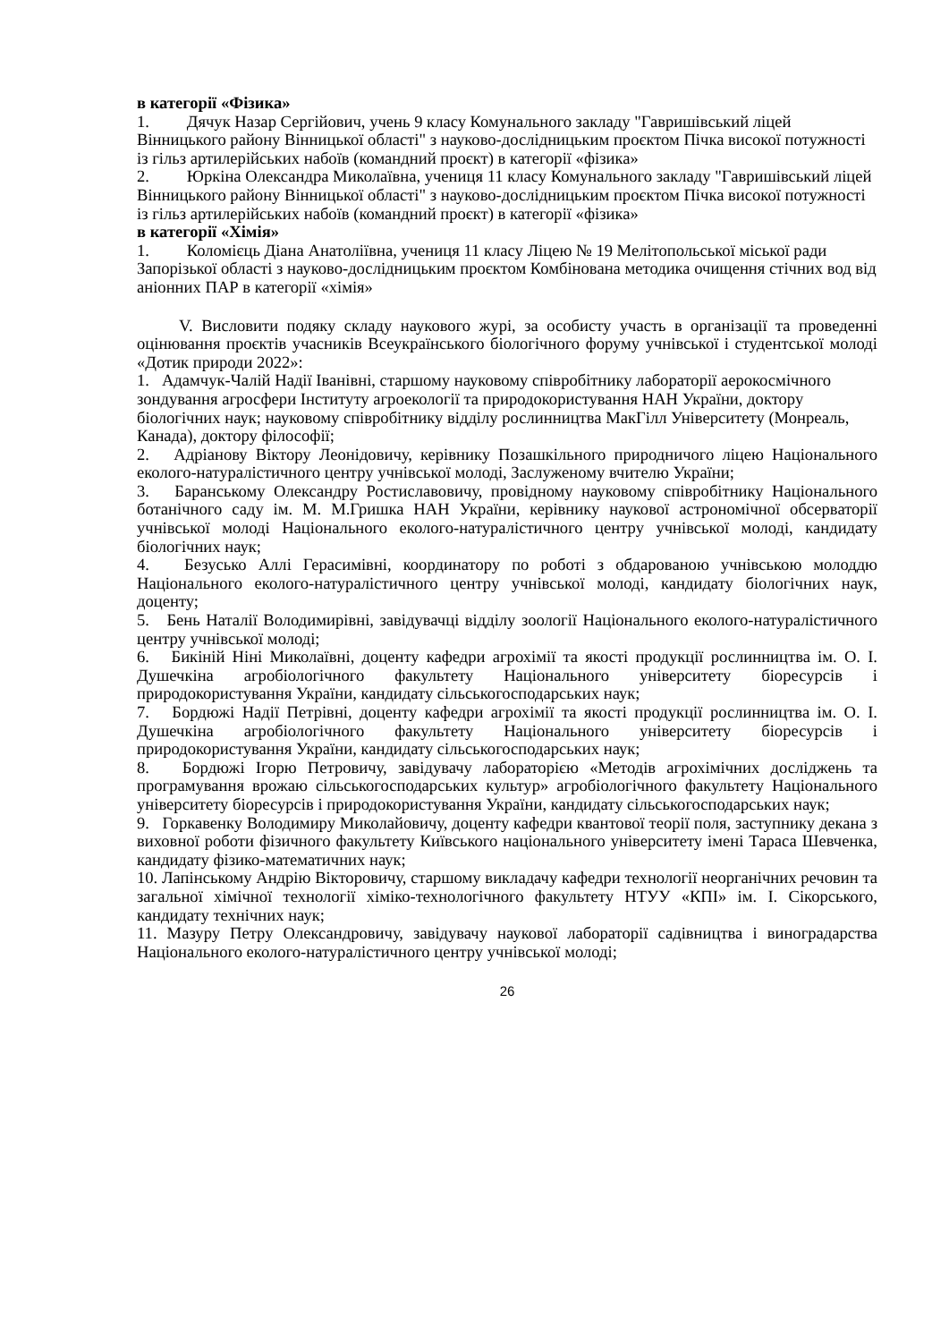в категорії «Фізика»
1. Дячук Назар Сергійович, учень 9 класу Комунального закладу "Гавришівський ліцей Вінницького району Вінницької області" з науково-дослідницьким проєктом Пічка високої потужності із гільз артилерійських набоїв (командний проєкт) в категорії «фізика»
2. Юркіна Олександра Миколаївна, учениця 11 класу Комунального закладу "Гавришівський ліцей Вінницького району Вінницької області" з науково-дослідницьким проєктом Пічка високої потужності із гільз артилерійських набоїв (командний проєкт) в категорії «фізика»
в категорії «Хімія»
1. Коломієць Діана Анатоліївна, учениця 11 класу Ліцею № 19 Мелітопольської міської ради Запорізької області з науково-дослідницьким проєктом Комбінована методика очищення стічних вод від аніонних ПАР в категорії «хімія»
V. Висловити подяку складу наукового журі, за особисту участь в організації та проведенні оцінювання проєктів учасників Всеукраїнського біологічного форуму учнівської і студентської молоді «Дотик природи 2022»:
1. Адамчук-Чалій Надії Іванівні, старшому науковому співробітнику лабораторії аерокосмічного зондування агросфери Інституту агроекології та природокористування НАН України, доктору біологічних наук; науковому співробітнику відділу рослинництва МакГілл Університету (Монреаль, Канада), доктору філософії;
2. Адріанову Віктору Леонідовичу, керівнику Позашкільного природничого ліцею Національного еколого-натуралістичного центру учнівської молоді, Заслуженому вчителю України;
3. Баранському Олександру Ростиславовичу, провідному науковому співробітнику Національного ботанічного саду ім. М. М.Гришка НАН України, керівнику наукової астрономічної обсерваторії учнівської молоді Національного еколого-натуралістичного центру учнівської молоді, кандидату біологічних наук;
4. Безусько Аллі Герасимівні, координатору по роботі з обдарованою учнівською молоддю Національного еколого-натуралістичного центру учнівської молоді, кандидату біологічних наук, доценту;
5. Бень Наталії Володимирівні, завідувачці відділу зоології Національного еколого-натуралістичного центру учнівської молоді;
6. Бикіній Ніні Миколаївні, доценту кафедри агрохімії та якості продукції рослинництва ім. О. І. Душечкіна агробіологічного факультету Національного університету біоресурсів і природокористування України, кандидату сільськогосподарських наук;
7. Бордюжі Надії Петрівні, доценту кафедри агрохімії та якості продукції рослинництва ім. О. І. Душечкіна агробіологічного факультету Національного університету біоресурсів і природокористування України, кандидату сільськогосподарських наук;
8. Бордюжі Ігорю Петровичу, завідувачу лабораторією «Методів агрохімічних досліджень та програмування врожаю сільськогосподарських культур» агробіологічного факультету Національного університету біоресурсів і природокористування України, кандидату сільськогосподарських наук;
9. Горкавенку Володимиру Миколайовичу, доценту кафедри квантової теорії поля, заступнику декана з виховної роботи фізичного факультету Київського національного університету імені Тараса Шевченка, кандидату фізико-математичних наук;
10. Лапінському Андрію Вікторовичу, старшому викладачу кафедри технології неорганічних речовин та загальної хімічної технології хіміко-технологічного факультету НТУУ «КПІ» ім. І. Сікорського, кандидату технічних наук;
11. Мазуру Петру Олександровичу, завідувачу наукової лабораторії садівництва і виноградарства Національного еколого-натуралістичного центру учнівської молоді;
26